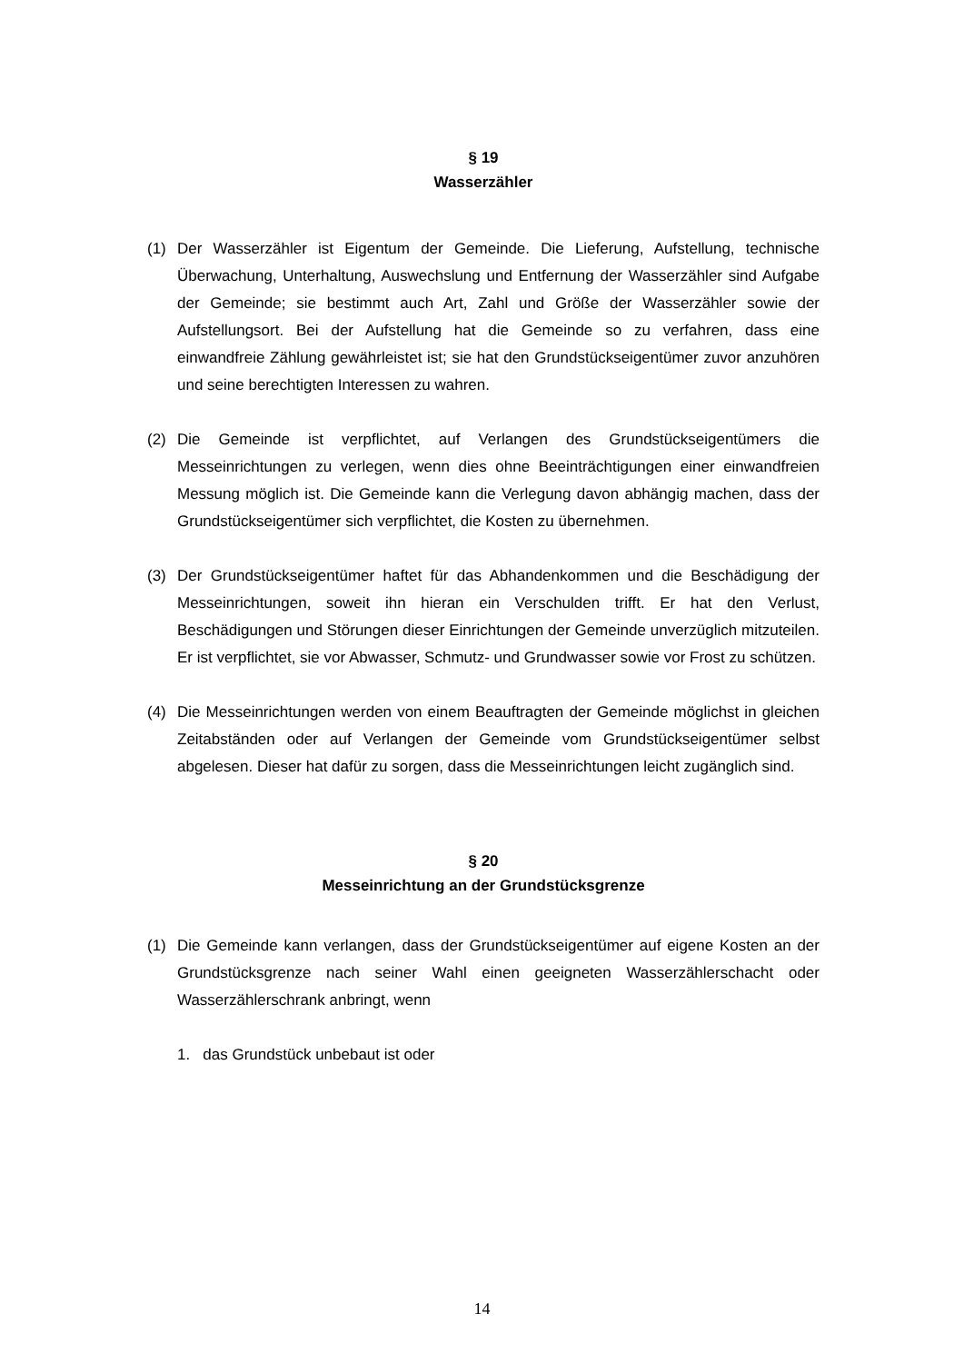§ 19
Wasserzähler
(1) Der Wasserzähler ist Eigentum der Gemeinde. Die Lieferung, Aufstellung, technische Überwachung, Unterhaltung, Auswechslung und Entfernung der Wasserzähler sind Aufgabe der Gemeinde; sie bestimmt auch Art, Zahl und Größe der Wasserzähler sowie der Aufstellungsort. Bei der Aufstellung hat die Gemeinde so zu verfahren, dass eine einwandfreie Zählung gewährleistet ist; sie hat den Grundstückseigentümer zuvor anzuhören und seine berechtigten Interessen zu wahren.
(2) Die Gemeinde ist verpflichtet, auf Verlangen des Grundstückseigentümers die Messeinrichtungen zu verlegen, wenn dies ohne Beeinträchtigungen einer einwandfreien Messung möglich ist. Die Gemeinde kann die Verlegung davon abhängig machen, dass der Grundstückseigentümer sich verpflichtet, die Kosten zu übernehmen.
(3) Der Grundstückseigentümer haftet für das Abhandenkommen und die Beschädigung der Messeinrichtungen, soweit ihn hieran ein Verschulden trifft. Er hat den Verlust, Beschädigungen und Störungen dieser Einrichtungen der Gemeinde unverzüglich mitzuteilen. Er ist verpflichtet, sie vor Abwasser, Schmutz- und Grundwasser sowie vor Frost zu schützen.
(4) Die Messeinrichtungen werden von einem Beauftragten der Gemeinde möglichst in gleichen Zeitabständen oder auf Verlangen der Gemeinde vom Grundstücks­eigentümer selbst abgelesen. Dieser hat dafür zu sorgen, dass die Mess­einrichtungen leicht zugänglich sind.
§ 20
Messeinrichtung an der Grundstücksgrenze
(1) Die Gemeinde kann verlangen, dass der Grundstückseigentümer auf eigene Kosten an der Grundstücksgrenze nach seiner Wahl einen geeigneten Wasser­zählerschacht oder Wasserzählerschrank anbringt, wenn
1. das Grundstück unbebaut ist oder
14